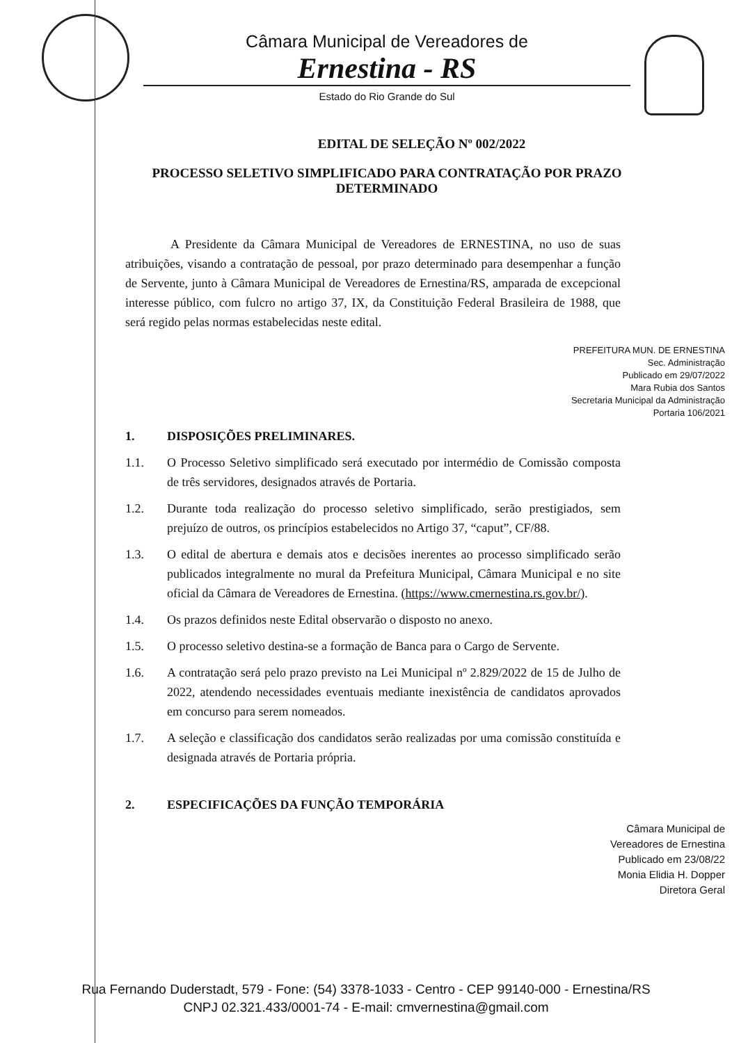Câmara Municipal de Vereadores de
Ernestina - RS
Estado do Rio Grande do Sul
EDITAL DE SELEÇÃO Nº 002/2022
PROCESSO SELETIVO SIMPLIFICADO PARA CONTRATAÇÃO POR PRAZO DETERMINADO
A Presidente da Câmara Municipal de Vereadores de ERNESTINA, no uso de suas atribuições, visando a contratação de pessoal, por prazo determinado para desempenhar a função de Servente, junto à Câmara Municipal de Vereadores de Ernestina/RS, amparada de excepcional interesse público, com fulcro no artigo 37, IX, da Constituição Federal Brasileira de 1988, que será regido pelas normas estabelecidas neste edital.
PREFEITURA MUN. DE ERNESTINA
Sec. Administração
Publicado em 29/07/2022
Mara Rubia dos Santos
Secretaria Municipal da Administração
Portaria 106/2021
1. DISPOSIÇÕES PRELIMINARES.
1.1. O Processo Seletivo simplificado será executado por intermédio de Comissão composta de três servidores, designados através de Portaria.
1.2. Durante toda realização do processo seletivo simplificado, serão prestigiados, sem prejuízo de outros, os princípios estabelecidos no Artigo 37, “caput”, CF/88.
1.3. O edital de abertura e demais atos e decisões inerentes ao processo simplificado serão publicados integralmente no mural da Prefeitura Municipal, Câmara Municipal e no site oficial da Câmara de Vereadores de Ernestina. (https://www.cmernestina.rs.gov.br/).
1.4. Os prazos definidos neste Edital observarão o disposto no anexo.
1.5. O processo seletivo destina-se a formação de Banca para o Cargo de Servente.
1.6. A contratação será pelo prazo previsto na Lei Municipal nº 2.829/2022 de 15 de Julho de 2022, atendendo necessidades eventuais mediante inexistência de candidatos aprovados em concurso para serem nomeados.
1.7. A seleção e classificação dos candidatos serão realizadas por uma comissão constituída e designada através de Portaria própria.
2. ESPECIFICAÇÕES DA FUNÇÃO TEMPORÁRIA
Câmara Municipal de
Vereadores de Ernestina
Publicado em 23/08/22
Monia Elidia H. Dopper
Diretora Geral
Rua Fernando Duderstadt, 579 - Fone: (54) 3378-1033 - Centro - CEP 99140-000 - Ernestina/RS
CNPJ 02.321.433/0001-74 - E-mail: cmvernestina@gmail.com